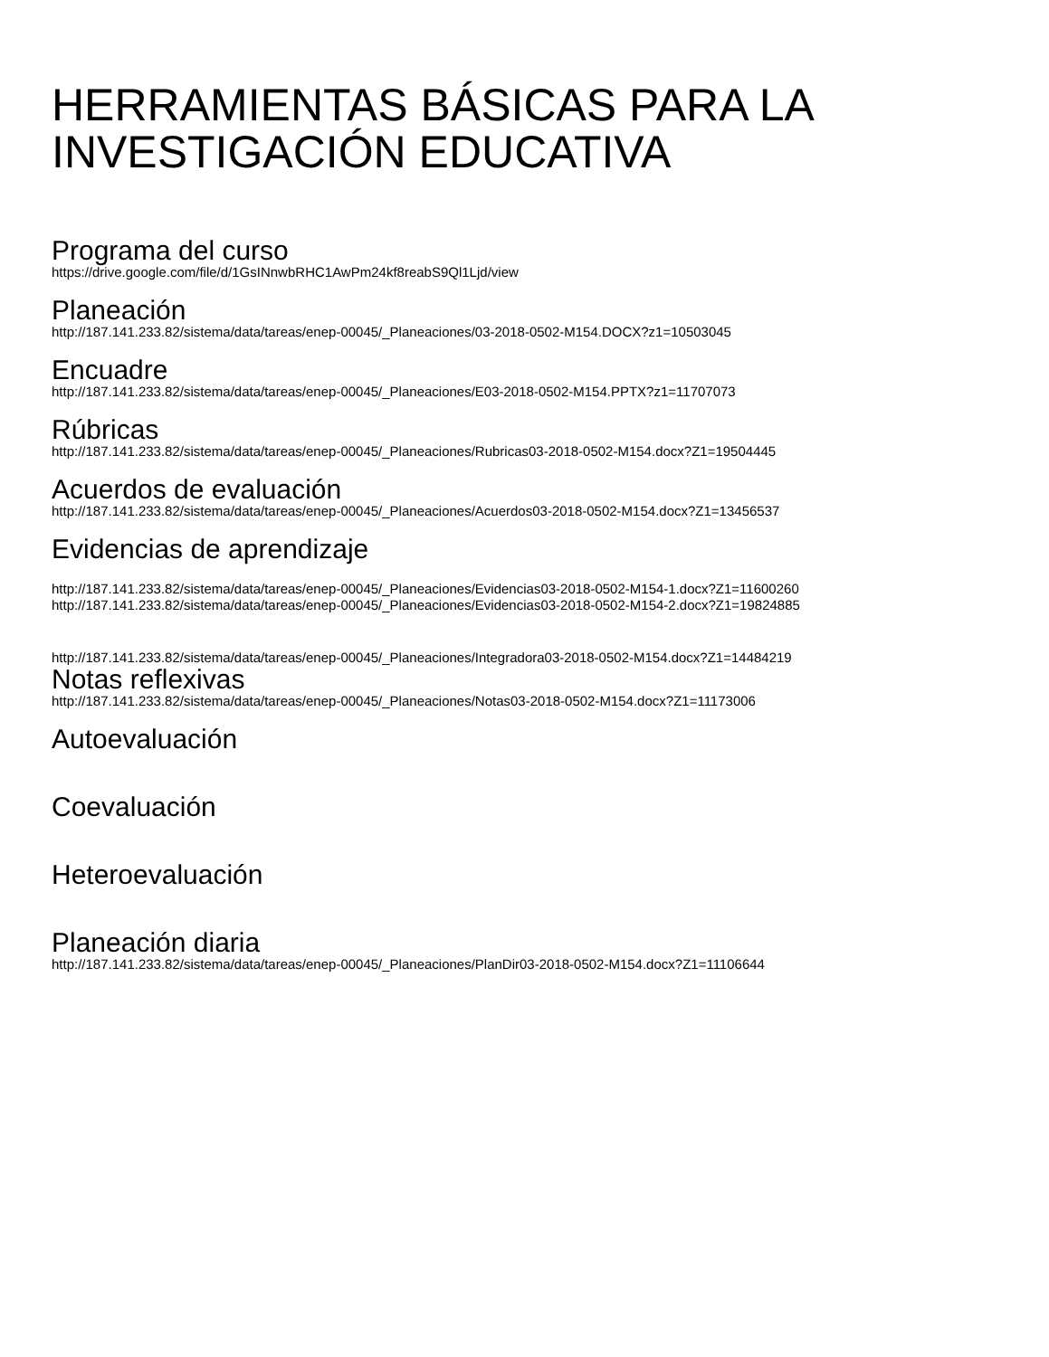HERRAMIENTAS BÁSICAS PARA LA INVESTIGACIÓN EDUCATIVA
Programa del curso
https://drive.google.com/file/d/1GsINnwbRHC1AwPm24kf8reabS9Ql1Ljd/view
Planeación
http://187.141.233.82/sistema/data/tareas/enep-00045/_Planeaciones/03-2018-0502-M154.DOCX?z1=10503045
Encuadre
http://187.141.233.82/sistema/data/tareas/enep-00045/_Planeaciones/E03-2018-0502-M154.PPTX?z1=11707073
Rúbricas
http://187.141.233.82/sistema/data/tareas/enep-00045/_Planeaciones/Rubricas03-2018-0502-M154.docx?Z1=19504445
Acuerdos de evaluación
http://187.141.233.82/sistema/data/tareas/enep-00045/_Planeaciones/Acuerdos03-2018-0502-M154.docx?Z1=13456537
Evidencias de aprendizaje
http://187.141.233.82/sistema/data/tareas/enep-00045/_Planeaciones/Evidencias03-2018-0502-M154-1.docx?Z1=11600260
http://187.141.233.82/sistema/data/tareas/enep-00045/_Planeaciones/Evidencias03-2018-0502-M154-2.docx?Z1=19824885
http://187.141.233.82/sistema/data/tareas/enep-00045/_Planeaciones/Integradora03-2018-0502-M154.docx?Z1=14484219
Notas reflexivas
http://187.141.233.82/sistema/data/tareas/enep-00045/_Planeaciones/Notas03-2018-0502-M154.docx?Z1=11173006
Autoevaluación
Coevaluación
Heteroevaluación
Planeación diaria
http://187.141.233.82/sistema/data/tareas/enep-00045/_Planeaciones/PlanDir03-2018-0502-M154.docx?Z1=11106644